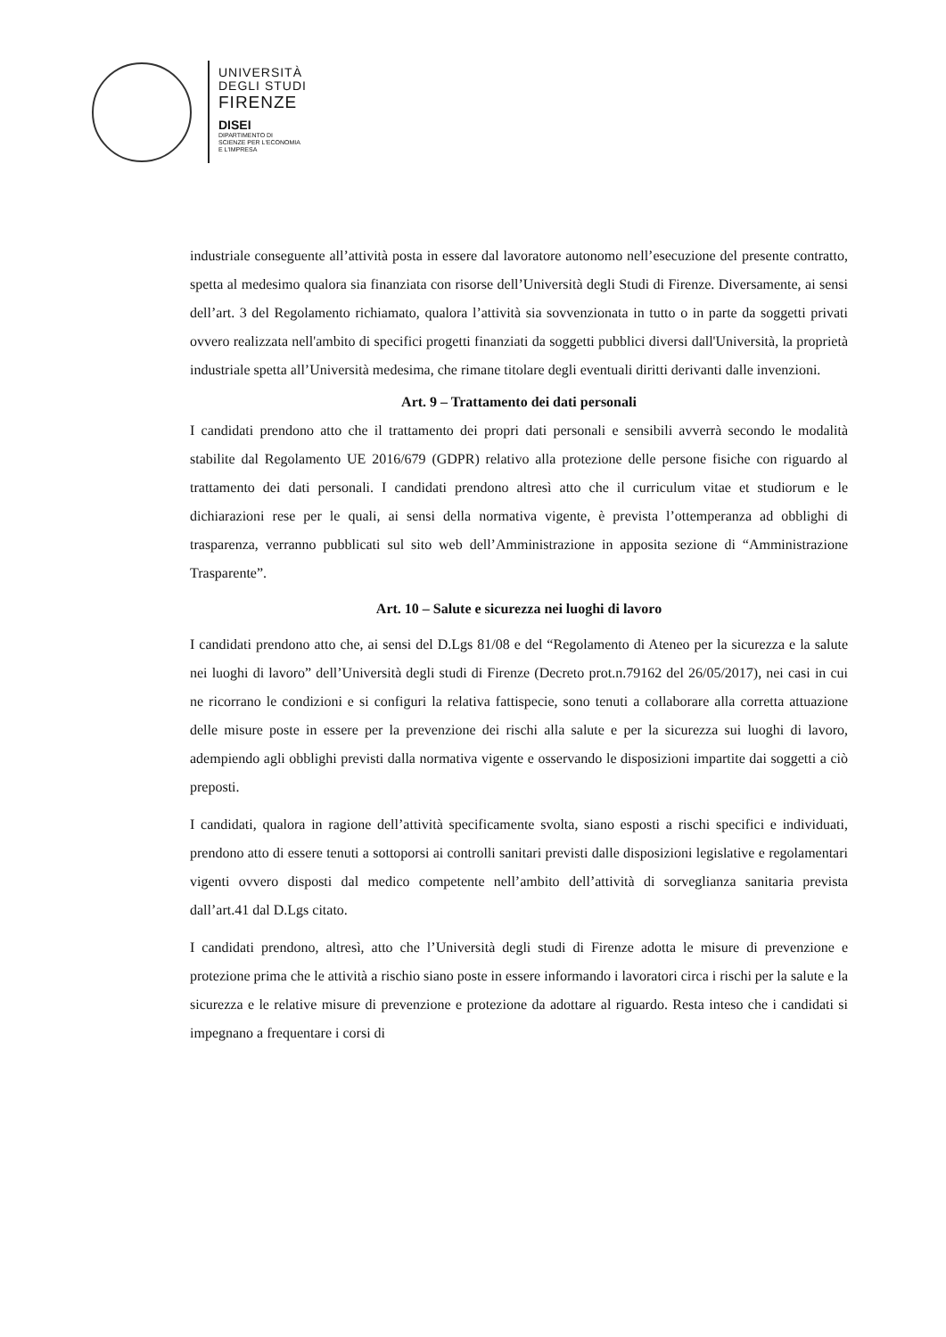UNIVERSITÀ
DEGLI STUDI
FIRENZE
DISEI
DIPARTIMENTO DI
SCIENZE PER L'ECONOMIA
E L'IMPRESA
industriale conseguente all’attività posta in essere dal lavoratore autonomo nell’esecuzione del presente contratto, spetta al medesimo qualora sia finanziata con risorse dell’Università degli Studi di Firenze. Diversamente, ai sensi dell’art. 3 del Regolamento richiamato, qualora l’attività sia sovvenzionata in tutto o in parte da soggetti privati ovvero realizzata nell'ambito di specifici progetti finanziati da soggetti pubblici diversi dall'Università, la proprietà industriale spetta all’Università medesima, che rimane titolare degli eventuali diritti derivanti dalle invenzioni.
Art. 9 – Trattamento dei dati personali
I candidati prendono atto che il trattamento dei propri dati personali e sensibili avverrà secondo le modalità stabilite dal Regolamento UE 2016/679 (GDPR) relativo alla protezione delle persone fisiche con riguardo al trattamento dei dati personali. I candidati prendono altresì atto che il curriculum vitae et studiorum e le dichiarazioni rese per le quali, ai sensi della normativa vigente, è prevista l’ottemperanza ad obblighi di trasparenza, verranno pubblicati sul sito web dell’Amministrazione in apposita sezione di “Amministrazione Trasparente”.
Art. 10 – Salute e sicurezza nei luoghi di lavoro
I candidati prendono atto che, ai sensi del D.Lgs 81/08 e del “Regolamento di Ateneo per la sicurezza e la salute nei luoghi di lavoro” dell’Università degli studi di Firenze (Decreto prot.n.79162 del 26/05/2017), nei casi in cui ne ricorrano le condizioni e si configuri la relativa fattispecie, sono tenuti a collaborare alla corretta attuazione delle misure poste in essere per la prevenzione dei rischi alla salute e per la sicurezza sui luoghi di lavoro, adempiendo agli obblighi previsti dalla normativa vigente e osservando le disposizioni impartite dai soggetti a ciò preposti.
I candidati, qualora in ragione dell’attività specificamente svolta, siano esposti a rischi specifici e individuati, prendono atto di essere tenuti a sottoporsi ai controlli sanitari previsti dalle disposizioni legislative e regolamentari vigenti ovvero disposti dal medico competente nell’ambito dell’attività di sorveglianza sanitaria prevista dall’art.41 dal D.Lgs citato.
I candidati prendono, altresì, atto che l’Università degli studi di Firenze adotta le misure di prevenzione e protezione prima che le attività a rischio siano poste in essere informando i lavoratori circa i rischi per la salute e la sicurezza e le relative misure di prevenzione e protezione da adottare al riguardo. Resta inteso che i candidati si impegnano a frequentare i corsi di